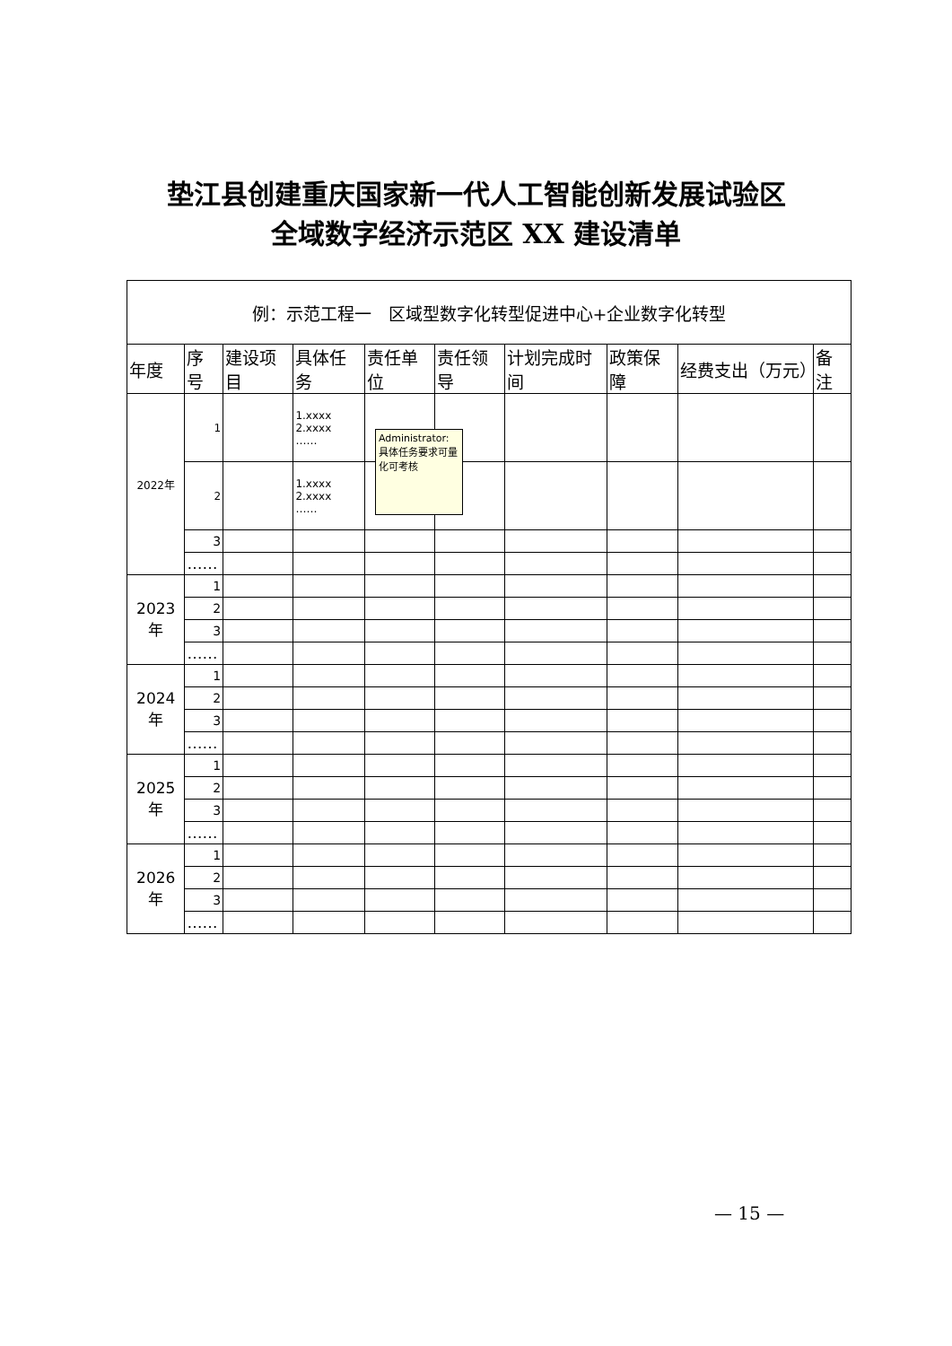垫江县创建重庆国家新一代人工智能创新发展试验区
全域数字经济示范区 XX 建设清单
| 例：示范工程一 区域型数字化转型促进中心+企业数字化转型 | | | | | | | | | |
| 年度 | 序号 | 建设项目 | 具体任务 | 责任单位 | 责任领导 | 计划完成时间 | 政策保障 | 经费支出（万元） | 备注 |
| 2022年 | 1 | | 1.xxxx 2.xxxx …… | | | | | | |
| | 2 | | 1.xxxx 2.xxxx …… | | | | | | |
| | 3 | | | | | | | | |
| | …… | | | | | | | | |
| 2023年 | 1 | | | | | | | | |
| | 2 | | | | | | | | |
| | 3 | | | | | | | | |
| | …… | | | | | | | | |
| 2024年 | 1 | | | | | | | | |
| | 2 | | | | | | | | |
| | 3 | | | | | | | | |
| | …… | | | | | | | | |
| 2025年 | 1 | | | | | | | | |
| | 2 | | | | | | | | |
| | 3 | | | | | | | | |
| | …… | | | | | | | | |
| 2026年 | 1 | | | | | | | | |
| | 2 | | | | | | | | |
| | 3 | | | | | | | | |
| | …… | | | | | | | | |
Administrator:
具体任务要求可量化可考核
— 15 —